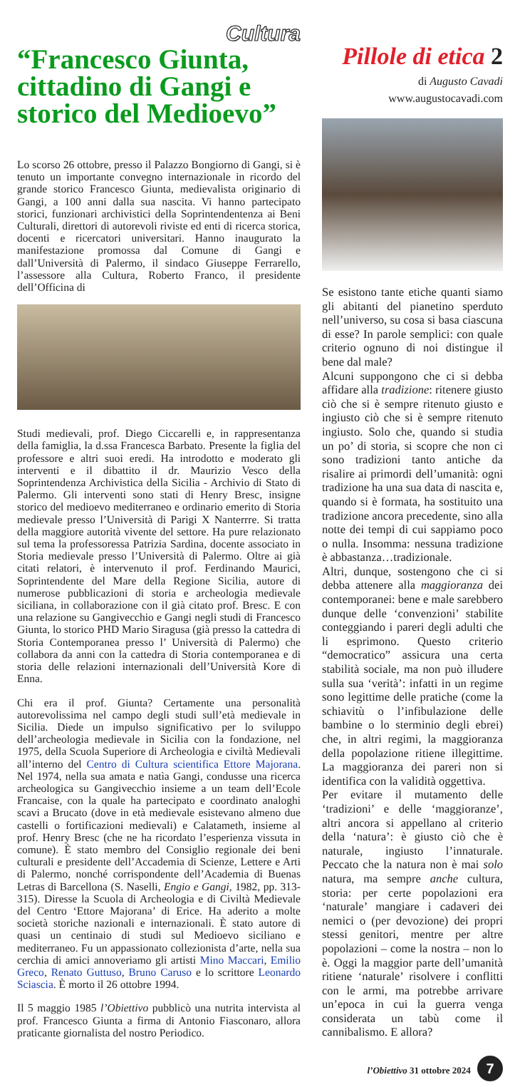Cultura
“Francesco Giunta, cittadino di Gangi e storico del Medioevo”
Lo scorso 26 ottobre, presso il Palazzo Bongiorno di Gangi, si è tenuto un importante convegno internazionale in ricordo del grande storico Francesco Giunta, medievalista originario di Gangi, a 100 anni dalla sua nascita. Vi hanno partecipato storici, funzionari archivistici della Soprintendentenza ai Beni Culturali, direttori di autorevoli riviste ed enti di ricerca storica, docenti e ricercatori universitari. Hanno inaugurato la manifestazione promossa dal Comune di Gangi e dall’Università di Palermo, il sindaco Giuseppe Ferrarello, l’assessore alla Cultura, Roberto Franco, il presidente dell’Officina di
Studi medievali, prof. Diego Ciccarelli e, in rappresentanza della famiglia, la d.ssa Francesca Barbato. Presente la figlia del professore e altri suoi eredi. Ha introdotto e moderato gli interventi e il dibattito il dr. Maurizio Vesco della Soprintendenza Archivistica della Sicilia - Archivio di Stato di Palermo. Gli interventi sono stati di Henry Bresc, insigne storico del medioevo mediterraneo e ordinario emerito di Storia medievale presso l’Università di Parigi X Nanterrre. Si tratta della maggiore autorità vivente del settore. Ha pure relazionato sul tema la professoressa Patrizia Sardina, docente associato in Storia medievale presso l’Università di Palermo. Oltre ai già citati relatori, è intervenuto il prof. Ferdinando Maurici, Soprintendente del Mare della Regione Sicilia, autore di numerose pubblicazioni di storia e archeologia medievale siciliana, in collaborazione con il già citato prof. Bresc. E con una relazione su Gangivecchio e Gangi negli studi di Francesco Giunta, lo storico PHD Mario Siragusa (già presso la cattedra di Storia Contemporanea presso l’ Università di Palermo) che collabora da anni con la cattedra di Storia contemporanea e di storia delle relazioni internazionali dell’Università Kore di Enna.
Chi era il prof. Giunta? Certamente una personalità autorevolissima nel campo degli studi sull’età medievale in Sicilia. Diede un impulso significativo per lo sviluppo dell’archeologia medievale in Sicilia con la fondazione, nel 1975, della Scuola Superiore di Archeologia e civiltà Medievali all’interno del Centro di Cultura scientifica Ettore Majorana. Nel 1974, nella sua amata e natìa Gangi, condusse una ricerca archeologica su Gangivecchio insieme a un team dell’Ecole Francaise, con la quale ha partecipato e coordinato analoghi scavi a Brucato (dove in età medievale esistevano almeno due castelli o fortificazioni medievali) e Calatameth, insieme al prof. Henry Bresc (che ne ha ricordato l’esperienza vissuta in comune). È stato membro del Consiglio regionale dei beni culturali e presidente dell’Accademia di Scienze, Lettere e Arti di Palermo, nonché corrispondente dell’Academia di Buenas Letras di Barcellona (S. Naselli, Engio e Gangi, 1982, pp. 313-315). Diresse la Scuola di Archeologia e di Civiltà Medievale del Centro ‘Ettore Majorana’ di Erice. Ha aderito a molte società storiche nazionali e internazionali. È stato autore di quasi un centinaio di studi sul Medioevo siciliano e mediterraneo. Fu un appassionato collezionista d’arte, nella sua cerchia di amici annoveriamo gli artisti Mino Maccari, Emilio Greco, Renato Guttuso, Bruno Caruso e lo scrittore Leonardo Sciascia. È morto il 26 ottobre 1994.
Il 5 maggio 1985 l’Obiettivo pubblicò una nutrita intervista al prof. Francesco Giunta a firma di Antonio Fiasconaro, allora praticante giornalista del nostro Periodico.
Pillole di etica 2
di Augusto Cavadi
www.augustocavadi.com
Se esistono tante etiche quanti siamo gli abitanti del pianetino sperduto nell’universo, su cosa si basa ciascuna di esse? In parole semplici: con quale criterio ognuno di noi distingue il bene dal male?
Alcuni suppongono che ci si debba affidare alla tradizione: ritenere giusto ciò che si è sempre ritenuto giusto e ingiusto ciò che si è sempre ritenuto ingiusto. Solo che, quando si studia un po’ di storia, si scopre che non ci sono tradizioni tanto antiche da risalire ai primordi dell’umanità: ogni tradizione ha una sua data di nascita e, quando si è formata, ha sostituito una tradizione ancora precedente, sino alla notte dei tempi di cui sappiamo poco o nulla. Insomma: nessuna tradizione è abbastanza…tradizionale.
Altri, dunque, sostengono che ci si debba attenere alla maggioranza dei contemporanei: bene e male sarebbero dunque delle ‘convenzioni’ stabilite conteggiando i pareri degli adulti che li esprimono. Questo criterio “democratico” assicura una certa stabilità sociale, ma non può illudere sulla sua ‘verità’: infatti in un regime sono legittime delle pratiche (come la schiavitù o l’infibulazione delle bambine o lo sterminio degli ebrei) che, in altri regimi, la maggioranza della popolazione ritiene illegittime. La maggioranza dei pareri non si identifica con la validità oggettiva.
Per evitare il mutamento delle ‘tradizioni’ e delle ‘maggioranze’, altri ancora si appellano al criterio della ‘natura’: è giusto ciò che è naturale, ingiusto l’innaturale. Peccato che la natura non è mai solo natura, ma sempre anche cultura, storia: per certe popolazioni era ‘naturale’ mangiare i cadaveri dei nemici o (per devozione) dei propri stessi genitori, mentre per altre popolazioni – come la nostra – non lo è. Oggi la maggior parte dell’umanità ritiene ‘naturale’ risolvere i conflitti con le armi, ma potrebbe arrivare un’epoca in cui la guerra venga considerata un tabù come il cannibalismo. E allora?
l’Obiettivo 31 ottobre 2024 7